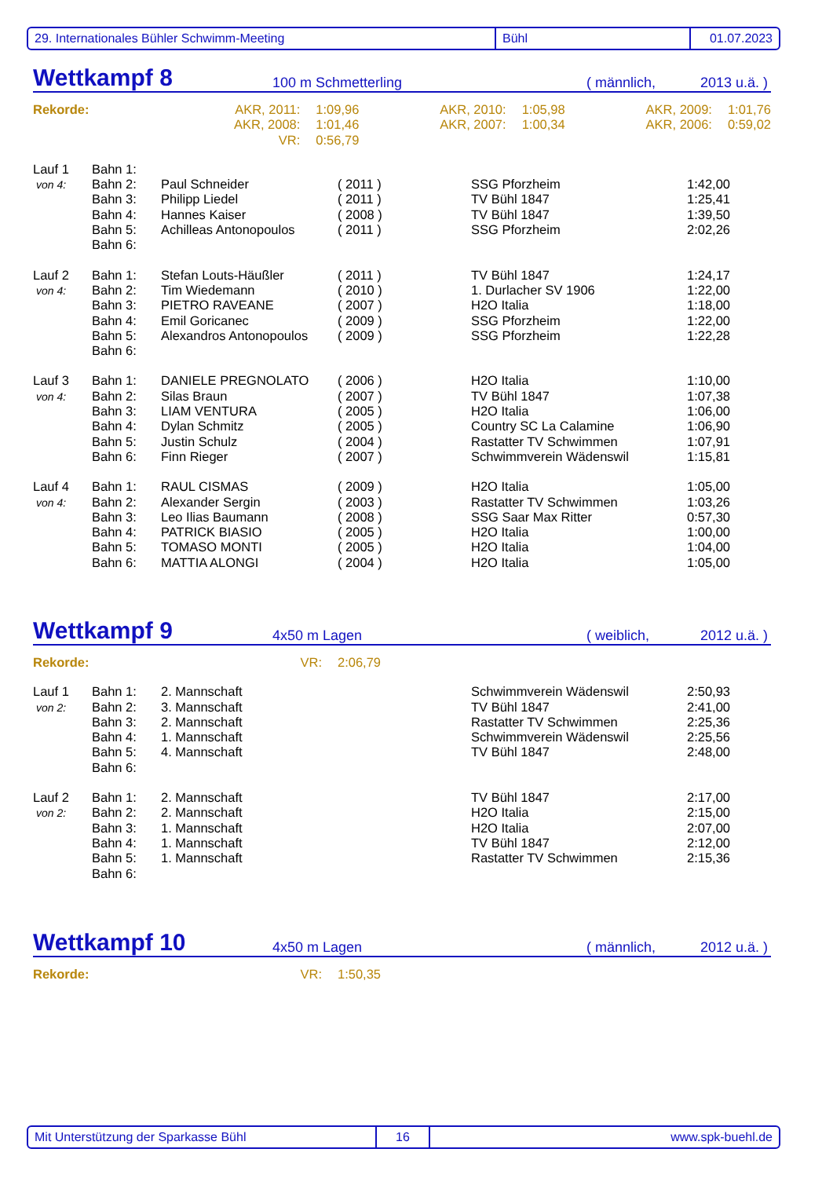29. Internationales Bühler Schwimm-Meeting Bühl 01.07.2023
Wettkampf 8 100 m Schmetterling ( männlich, 2013 u.ä. )
| Rekorde: | AKR, 2011: | 1:09,96 | AKR, 2010: | 1:05,98 | AKR, 2009: | 1:01,76 |
| | AKR, 2008: | 1:01,46 | AKR, 2007: | 1:00,34 | AKR, 2006: | 0:59,02 |
| | VR: | 0:56,79 | | | | |
| Lauf 1 | Bahn 1: | | | | |
| von 4: | Bahn 2: | Paul Schneider | ( 2011 ) | SSG Pforzheim | 1:42,00 |
| | Bahn 3: | Philipp Liedel | ( 2011 ) | TV Bühl 1847 | 1:25,41 |
| | Bahn 4: | Hannes Kaiser | ( 2008 ) | TV Bühl 1847 | 1:39,50 |
| | Bahn 5: | Achilleas Antonopoulos | ( 2011 ) | SSG Pforzheim | 2:02,26 |
| | Bahn 6: | | | | |
| Lauf 2 | Bahn 1: | Stefan Louts-Häußler | ( 2011 ) | TV Bühl 1847 | 1:24,17 |
| von 4: | Bahn 2: | Tim Wiedemann | ( 2010 ) | 1. Durlacher SV 1906 | 1:22,00 |
| | Bahn 3: | PIETRO RAVEANE | ( 2007 ) | H2O Italia | 1:18,00 |
| | Bahn 4: | Emil Goricanec | ( 2009 ) | SSG Pforzheim | 1:22,00 |
| | Bahn 5: | Alexandros Antonopoulos | ( 2009 ) | SSG Pforzheim | 1:22,28 |
| | Bahn 6: | | | | |
| Lauf 3 | Bahn 1: | DANIELE PREGNOLATO | ( 2006 ) | H2O Italia | 1:10,00 |
| von 4: | Bahn 2: | Silas Braun | ( 2007 ) | TV Bühl 1847 | 1:07,38 |
| | Bahn 3: | LIAM VENTURA | ( 2005 ) | H2O Italia | 1:06,00 |
| | Bahn 4: | Dylan Schmitz | ( 2005 ) | Country SC La Calamine | 1:06,90 |
| | Bahn 5: | Justin Schulz | ( 2004 ) | Rastatter TV Schwimmen | 1:07,91 |
| | Bahn 6: | Finn Rieger | ( 2007 ) | Schwimmverein Wädenswil | 1:15,81 |
| Lauf 4 | Bahn 1: | RAUL CISMAS | ( 2009 ) | H2O Italia | 1:05,00 |
| von 4: | Bahn 2: | Alexander Sergin | ( 2003 ) | Rastatter TV Schwimmen | 1:03,26 |
| | Bahn 3: | Leo Ilias Baumann | ( 2008 ) | SSG Saar Max Ritter | 0:57,30 |
| | Bahn 4: | PATRICK BIASIO | ( 2005 ) | H2O Italia | 1:00,00 |
| | Bahn 5: | TOMASO MONTI | ( 2005 ) | H2O Italia | 1:04,00 |
| | Bahn 6: | MATTIA ALONGI | ( 2004 ) | H2O Italia | 1:05,00 |
Wettkampf 9 4x50 m Lagen ( weiblich, 2012 u.ä. )
| Rekorde: | VR: | 2:06,79 |
| Lauf 1 | Bahn 1: | 2. Mannschaft | | Schwimmverein Wädenswil | 2:50,93 |
| von 2: | Bahn 2: | 3. Mannschaft | | TV Bühl 1847 | 2:41,00 |
| | Bahn 3: | 2. Mannschaft | | Rastatter TV Schwimmen | 2:25,36 |
| | Bahn 4: | 1. Mannschaft | | Schwimmverein Wädenswil | 2:25,56 |
| | Bahn 5: | 4. Mannschaft | | TV Bühl 1847 | 2:48,00 |
| | Bahn 6: | | | | |
| Lauf 2 | Bahn 1: | 2. Mannschaft | | TV Bühl 1847 | 2:17,00 |
| von 2: | Bahn 2: | 2. Mannschaft | | H2O Italia | 2:15,00 |
| | Bahn 3: | 1. Mannschaft | | H2O Italia | 2:07,00 |
| | Bahn 4: | 1. Mannschaft | | TV Bühl 1847 | 2:12,00 |
| | Bahn 5: | 1. Mannschaft | | Rastatter TV Schwimmen | 2:15,36 |
| | Bahn 6: | | | | |
Wettkampf 10 4x50 m Lagen ( männlich, 2012 u.ä. )
| Rekorde: | VR: | 1:50,35 |
Mit Unterstützung der Sparkasse Bühl 16 www.spk-buehl.de